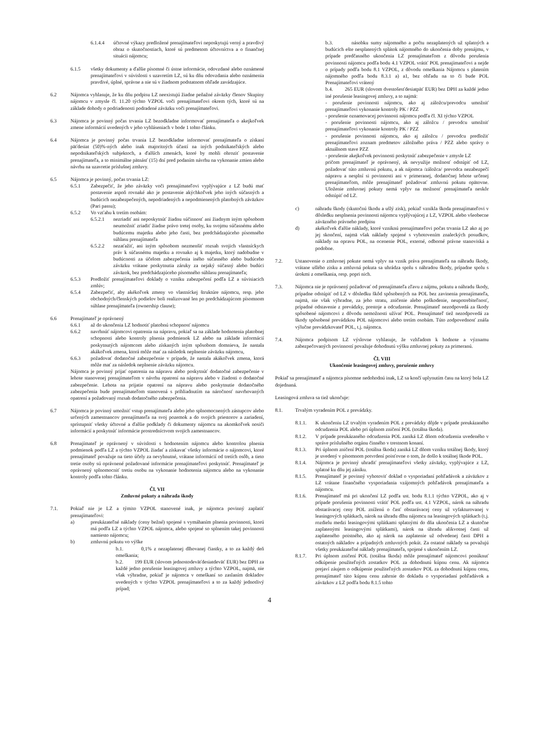6.1.4.4 účtovné výkazy predložené prenajímateľovi neposkytujú verný a pravdivý obraz o skutočnostiach, ktoré sú predmetom účtovníctva a o finančnej situácii nájomcu;
6.1.5 všetky dokumenty a ďalšie písomné či ústne informácie, odovzdané alebo oznámené prenajímateľovi v súvislosti s uzavretím LZ, sú ku dňu odovzdania alebo oznámenia pravdivé, úplné, správne a nie sú v žiadnom podstatnom ohľade zavádzajúce.
6.2 Nájomca vyhlasuje, že ku dňu podpisu LZ neexistujú žiadne peňažné záväzky členov Skupiny nájomcu v zmysle čl. 11.20 týchto VZPOL voči prenajímateľovi okrem tých, ktoré sú na základe dohody o podriadenosti podradené záväzku voči prenajímateľovi.
6.3 Nájomca je povinný počas trvania LZ bezodkladne informovať prenajímateľa o akejkoľvek zmene informácií uvedených v jeho vyhláseniach v bode 1 tohto článku.
6.4 Nájomca je povinný počas trvania LZ bezodkladne informovať prenajímateľa o získaní päťdesiat (50)%-ných alebo inak majoritných účastí na iných podnikateľských alebo nepodnikateľských subjektoch, a ďalších zmenách, ktoré by mohli ohroziť postavenie prenajímateľa, a to minimálne pätnásť (15) dní pred podaním návrhu na vykonanie zmien alebo návrhu na uzavretie príslušnej zmluvy.
6.5 Nájomca je povinný, počas trvania LZ:
6.5.1 Zabezpečiť, že jeho záväzky voči prenajímateľovi vyplývajúce z LZ budú mať postavenie aspoň rovnaké ako je postavenie akýchkoľvek jeho iných súčasných a budúcich nezabezpečených, nepodriadených a nepodmienených platobných záväzkov (Pari passu);
6.5.2 Vo vzťahu k tretím osobám:
6.5.2.1 nezriadiť ani neposkytnúť žiadnu súčinnosť ani žiadnym iným spôsobom neumožniť zriadiť žiadne právo tretej osoby, ku svojmu súčasnému alebo budúcemu majetku alebo jeho časti, bez predchádzajúceho písomného súhlasu prenajímateľa
6.5.2.2 nezaťažiť, ani iným spôsobom nezmenšiť rozsah svojich vlastníckych práv k súčasnému majetku a rovnako aj k majetku, ktorý nadobudne v budúcnosti za účelom zabezpečenia iného súčasného alebo budúceho záväzku vrátane poskytnutia záruky za nejaký súčasný alebo budúci záväzok, bez predchádzajúceho písomného súhlasu prenajímateľa;
6.5.3 Predložiť prenajímateľovi doklady o vzniku zabezpečení podľa LZ a súvisiacich zmlúv;
6.5.4 Zabezpečiť, aby akékoľvek zmeny vo vlastníckej štruktúre nájomcu, resp. jeho obchodných/členských podielov boli realizované len po predchádzajúcom písomnom súhlase prenajímateľa (ownership clause);
6.6 Prenajímateľ je oprávnený
6.6.1 až do ukončenia LZ hodnotiť platobnú schopnosť nájomcu
6.6.2 navrhnúť nájomcovi opatrenia na nápravu, pokiaľ sa na základe hodnotenia platobnej schopnosti alebo kontroly plnenia podmienok LZ alebo na základe informácií poskytnutých nájomcom alebo získaných iným spôsobom domnieva, že nastala akákoľvek zmena, ktorá môže mať za následok neplnenie záväzku nájomcu,
6.6.3 požadovať dodatočné zabezpečenie v prípade, že nastala akákoľvek zmena, ktorá môže mať za následok neplnenie záväzku nájomcu.
Nájomca je povinný prijať opatrenia na nápravu alebo poskytnúť dodatočné zabezpečenie v lehote stanovenej prenajímateľom v návrhu opatrení na nápravu alebo v žiadosti o dodatočné zabezpečenie. Lehota na prijatie opatrení na nápravu alebo poskytnutie dodatočného zabezpečenia bude prenajímateľom stanovená s prihliadnutím na náročnosť navrhovaných opatrení a požadovaný rozsah dodatočného zabezpečenia.
6.7 Nájomca je povinný umožniť vstup prenajímateľa alebo jeho splnomocnených zástupcov alebo určených zamestnancov prenajímateľa na svoj pozemok a do svojich priestorov a zariadení, sprístupniť všetky účtovné a ďalšie podklady či dokumenty nájomcu na akomkoľvek nosiči informácií a poskytnúť informácie prostredníctvom svojich zamestnancov.
6.8 Prenajímateľ je oprávnený v súvislosti s hodnotením nájomcu alebo kontrolou plnenia podmienok podľa LZ a týchto VZPOL žiadať a získavať všetky informácie o nájomcovi, ktoré prenajímateľ považuje na tieto účely za nevyhnutné, vrátane informácií od tretích osôb, a tieto tretie osoby sú oprávnené požadované informácie prenajímateľovi poskytnúť. Prenajímateľ je oprávnený splnomocniť tretiu osobu na vykonanie hodnotenia nájomcu alebo na vykonanie kontroly podľa tohto článku.
Čl. VII
Zmluvné pokuty a náhrada škody
7.1. Pokiaľ nie je LZ a týmito VZPOL stanovené inak, je nájomca povinný zaplatiť prenajímateľovi:
a) preukázateľné náklady (ceny bežné) spojené s vymáhaním plnenia povinnosti, ktorú má podľa LZ a týchto VZPOL nájomca, alebo spojené so splnením takej povinnosti namiesto nájomcu;
b) zmluvnú pokutu vo výške
b.1. 0,1% z nezaplatenej dlhovanej čiastky, a to za každý deň omeškania;
b.2. 199 EUR (slovom jednostodeväťdesiatdeväť EUR) bez DPH za každé jedno porušenie leasingovej zmluvy a týchto VZPOL, najmä, nie však výhradne, pokiaľ je nájomca v omeškaní so zaslaním dokladov uvedených v týchto VZPOL prenajímateľovi a to za každý jednotlivý prípad;
b.3. násobku sumy nájomného a počtu nezaplatených už splatných a budúcich ešte nesplatených splátok nájomného do ukončenia doby prenájmu, v prípade predčasného ukončenia LZ prenajímateľom z dôvodu porušenia povinnosti nájomcu podľa bodu 4.1 VZPOL vrátiť POL prenajímateľovi a nejde o prípady podľa bodu 8.1 VZPOL, z dôvodu omeškania Nájomcu s platením nájomného podľa bodu 8.3.1 a) a1, bez ohľadu na to či bude POL Prenajímateľovi vrátený
b.4. 265 EUR (slovom dvestošesťdesiatpäť EUR) bez DPH za každé jedno iné porušenie leasingovej zmluvy, a to najmä:
- porušenie povinnosti nájomcu, ako aj záložcu/prevodcu umožniť prenajímateľovi vykonanie kontroly PK / PZZ
- porušenie oznamovacej povinnosti nájomcu podľa čl. XI týchto VZPOL
- porušenie povinnosti nájomcu, ako aj záložcu / prevodcu umožniť prenajímateľovi vykonanie kontroly PK / PZZ
- porušenie povinnosti nájomcu, ako aj záložcu / prevodcu predložiť prenajímateľovi zoznam predmetov záložného práva / PZZ alebo správy o aktuálnom stave PZZ
- porušenie akejkoľvek povinnosti poskytnúť zabezpečenie v zmysle LZ
pričom prenajímateľ je oprávnený, ak nevyužije možnosť odstúpiť od LZ, požadovať túto zmluvnú pokutu, a ak nájomca /záložca/ prevodca nezabezpečí nápravu a nesplní si povinnosti ani v primeranej, dodatočnej lehote určenej prenajímateľom, môže prenajímateľ požadovať zmluvnú pokutu opätovne. Uloženie zmluvnej pokuty nemá vplyv na možnosť prenajímateľa neskôr odstúpiť od LZ.
c) náhradu škody (skutočnú škodu a ušlý zisk), pokiaľ vznikla škoda prenajímateľovi v dôsledku nesplnenia povinnosti nájomcu vyplývajúcej z LZ, VZPOL alebo všeobecne záväzného právneho predpisu
d) akékoľvek ďalšie náklady, ktoré vzniknú prenajímateľovi počas trvania LZ ako aj po jej skončení, najmä však náklady spojené s vyhotovením znaleckých posudkov, náklady na opravu POL, na ocenenie POL, externé, odborné právne stanoviská a podobne.
7.2. Ustanovenie o zmluvnej pokute nemá vplyv na vznik práva prenajímateľa na náhradu škody, vrátane ušlého zisku a zmluvná pokuta sa uhrádza spolu s náhradou škody, prípadne spolu s úrokmi z omeškania, resp. popri nich.
7.3. Nájomca nie je oprávnený požadovať od prenajímateľa zľavu z nájmu, pokutu a náhradu škody, prípadne odstúpiť od LZ v dôsledku škôd spôsobených na POL bez zavinenia prenajímateľa, najmä, nie však výhradne, za jeho stratu, zničenie alebo poškodenie, neupotrebiteľnosť, prípadné odstavenie z prevádzky, prestoje a odcudzenie. Prenajímateľ nezodpovedá za škody spôsobené nájomcovi z dôvodu nemožnosti užívať POL. Prenajímateľ tiež nezodpovedá za škody spôsobené prevádzkou POL nájomcovi alebo tretím osobám. Túto zodpovednosť znáša výlučne prevádzkovateľ POL, t.j. nájomca.
7.4. Nájomca podpisom LZ výslovne vyhlasuje, že vzhľadom k hodnote a významu zabezpečovaných povinností považuje dohodnutú výšku zmluvnej pokuty za primeranú.
Čl. VIII
Ukončenie leasingovej zmluvy, porušenie zmluvy
Pokiaľ sa prenajímateľ a nájomca písomne nedohodnú inak, LZ sa končí uplynutím času na ktorý bola LZ dojednaná.
Leasingová zmluva sa tiež ukončuje:
8.1. Trvalým vyradením POL z prevádzky.
8.1.1. K ukončeniu LZ trvalým vyradením POL z prevádzky dôjde v prípade preukázaného odcudzenia POL alebo pri úplnom zničení POL (totálna škoda).
8.1.2. V prípade preukázaného odcudzenia POL zaniká LZ dňom odcudzenia uvedeného v správe príslušného orgánu činného v trestnom konaní.
8.1.3. Pri úplnom zničení POL (totálna škoda) zaniká LZ dňom vzniku totálnej škody, ktorý je uvedený v písomnom potvrdení poisťovne o tom, že došlo k totálnej škode POL.
8.1.4. Nájomca je povinný uhradiť prenajímateľovi všetky záväzky, vyplývajúce z LZ, splatné ku dňu jej zániku.
8.1.5. Prenajímateľ je povinný vyhotoviť doklad o vysporiadaní pohľadávok a záväzkov z LZ vrátane finančného vysporiadania vzájomných pohľadávok prenajímateľa a nájomcu.
8.1.6. Prenajímateľ má pri ukončení LZ podľa ust. bodu 8.1.1 týchto VZPOL, ako aj v prípade porušenia povinnosti vrátiť POL podľa ust. 4.1 VZPOL, nárok na náhradu obstarávacej ceny POL zníženú o časť obstarávacej ceny už vyfakturovanej v leasingových splátkach, nárok na úhradu dlhu nájomcu na leasingových splátkach (t.j. rozdielu medzi leasingovými splátkami splatnými do dňa ukončenia LZ a skutočne zaplatenými leasingovými splátkami), nárok na úhradu alikvotnej časti už zaplateného poistného, ako aj nárok na zaplatenie už odvedenej časti DPH a ostatných nákladov a prípadných zmluvných pokút. Za ostatné náklady sa považujú všetky preukázateľné náklady prenajímateľa, spojené s ukončením LZ.
8.1.7. Pri úplnom zničení POL (totálna škoda) môže prenajímateľ nájomcovi ponúknuť odkúpenie použiteľných zostatkov POL za dohodnutú kúpnu cenu. Ak nájomca prejaví záujem o odkúpenie použiteľných zostatkov POL za dohodnutú kúpnu cenu, prenajímateľ túto kúpnu cenu zahrnie do dokladu o vysporiadaní pohľadávok a záväzkov z LZ podľa bodu 8.1.5 tohto
4